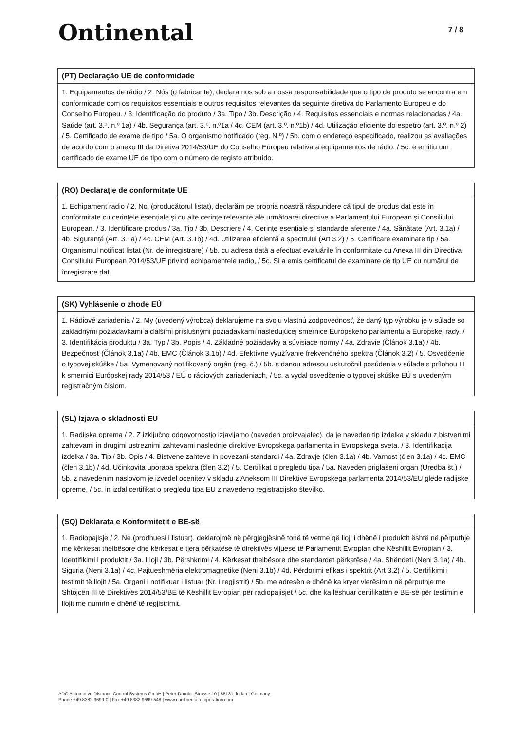Ontinental
7 / 8
(PT) Declaração UE de conformidade
1. Equipamentos de rádio / 2. Nós (o fabricante), declaramos sob a nossa responsabilidade que o tipo de produto se encontra em conformidade com os requisitos essenciais e outros requisitos relevantes da seguinte diretiva do Parlamento Europeu e do Conselho Europeu. / 3. Identificação do produto / 3a. Tipo / 3b. Descrição / 4. Requisitos essenciais e normas relacionadas / 4a. Saúde (art. 3.º, n.º 1a) / 4b. Segurança (art. 3.º, n.º1a / 4c. CEM (art. 3.º, n.º1b) / 4d. Utilização eficiente do espetro (art. 3.º, n.º 2) / 5. Certificado de exame de tipo / 5a. O organismo notificado (reg. N.º) / 5b. com o endereço especificado, realizou as avaliações de acordo com o anexo III da Diretiva 2014/53/UE do Conselho Europeu relativa a equipamentos de rádio, / 5c. e emitiu um certificado de exame UE de tipo com o número de registo atribuído.
(RO) Declarație de conformitate UE
1. Echipament radio / 2. Noi (producătorul listat), declarăm pe propria noastră răspundere că tipul de produs dat este în conformitate cu cerințele esențiale și cu alte cerințe relevante ale următoarei directive a Parlamentului European și Consiliului European. / 3. Identificare produs / 3a. Tip / 3b. Descriere / 4. Cerințe esențiale și standarde aferente / 4a. Sănătate (Art. 3.1a) / 4b. Siguranță (Art. 3.1a) / 4c. CEM (Art. 3.1b) / 4d. Utilizarea eficientă a spectrului (Art 3.2) / 5. Certificare examinare tip / 5a. Organismul notificat listat (Nr. de înregistrare) / 5b. cu adresa dată a efectuat evaluările în conformitate cu Anexa III din Directiva Consiliului European 2014/53/UE privind echipamentele radio, / 5c. Și a emis certificatul de examinare de tip UE cu numărul de înregistrare dat.
(SK) Vyhlásenie o zhode EÚ
1. Rádiové zariadenia / 2. My (uvedený výrobca) deklarujeme na svoju vlastnú zodpovednosť, že daný typ výrobku je v súlade so základnými požiadavkami a ďalšími príslušnými požiadavkami nasledujúcej smernice Európskeho parlamentu a Európskej rady. / 3. Identifikácia produktu / 3a. Typ / 3b. Popis / 4. Základné požiadavky a súvisiace normy / 4a. Zdravie (Článok 3.1a) / 4b. Bezpečnosť (Článok 3.1a) / 4b. EMC (Článok 3.1b) / 4d. Efektívne využívanie frekvenčného spektra (Článok 3.2) / 5. Osvedčenie o typovej skúške / 5a. Vymenovaný notifikovaný orgán (reg. č.) / 5b. s danou adresou uskutočnil posúdenia v súlade s prílohou III k smernici Európskej rady 2014/53 / EÚ o rádiových zariadeniach, / 5c. a vydal osvedčenie o typovej skúške EÚ s uvedeným registračným číslom.
(SL) Izjava o skladnosti EU
1. Radijska oprema / 2. Z izključno odgovornostjo izjavljamo (naveden proizvajalec), da je naveden tip izdelka v skladu z bistvenimi zahtevami in drugimi ustreznimi zahtevami naslednje direktive Evropskega parlamenta in Evropskega sveta. / 3. Identifikacija izdelka / 3a. Tip / 3b. Opis / 4. Bistvene zahteve in povezani standardi / 4a. Zdravje (člen 3.1a) / 4b. Varnost (člen 3.1a) / 4c. EMC (člen 3.1b) / 4d. Učinkovita uporaba spektra (člen 3.2) / 5. Certifikat o pregledu tipa / 5a. Naveden priglašeni organ (Uredba št.) / 5b. z navedenim naslovom je izvedel ocenitev v skladu z Aneksom III Direktive Evropskega parlamenta 2014/53/EU glede radijske opreme, / 5c. in izdal certifikat o pregledu tipa EU z navedeno registracijsko številko.
(SQ) Deklarata e Konformitetit e BE-së
1. Radiopajisje / 2. Ne (prodhuesi i listuar), deklarojmë në përgjegjësinë tonë të vetme që lloji i dhënë i produktit është në përputhje me kërkesat thelbësore dhe kërkesat e tjera përkatëse të direktivës vijuese të Parlamentit Evropian dhe Këshillit Evropian / 3. Identifikimi i produktit / 3a. Lloji / 3b. Përshkrimi / 4. Kërkesat thelbësore dhe standardet përkatëse / 4a. Shëndeti (Neni 3.1a) / 4b. Siguria (Neni 3.1a) / 4c. Pajtueshmëria elektromagnetike (Neni 3.1b) / 4d. Përdorimi efikas i spektrit (Art 3.2) / 5. Certifikimi i testimit të llojit / 5a. Organi i notifikuar i listuar (Nr. i regjistrit) / 5b. me adresën e dhënë ka kryer vlerësimin në përputhje me Shtojcën III të Direktivës 2014/53/BE të Këshillit Evropian për radiopajisjet / 5c. dhe ka lëshuar certifikatën e BE-së për testimin e llojit me numrin e dhënë të regjistrimit.
ADC Automotive Distance Control Systems GmbH | Peter-Dornier-Strasse 10 | 88131Lindau | Germany
Phone +49 8382 9699-0 | Fax +49 8382 9699-548 | www.continental-corporation.com